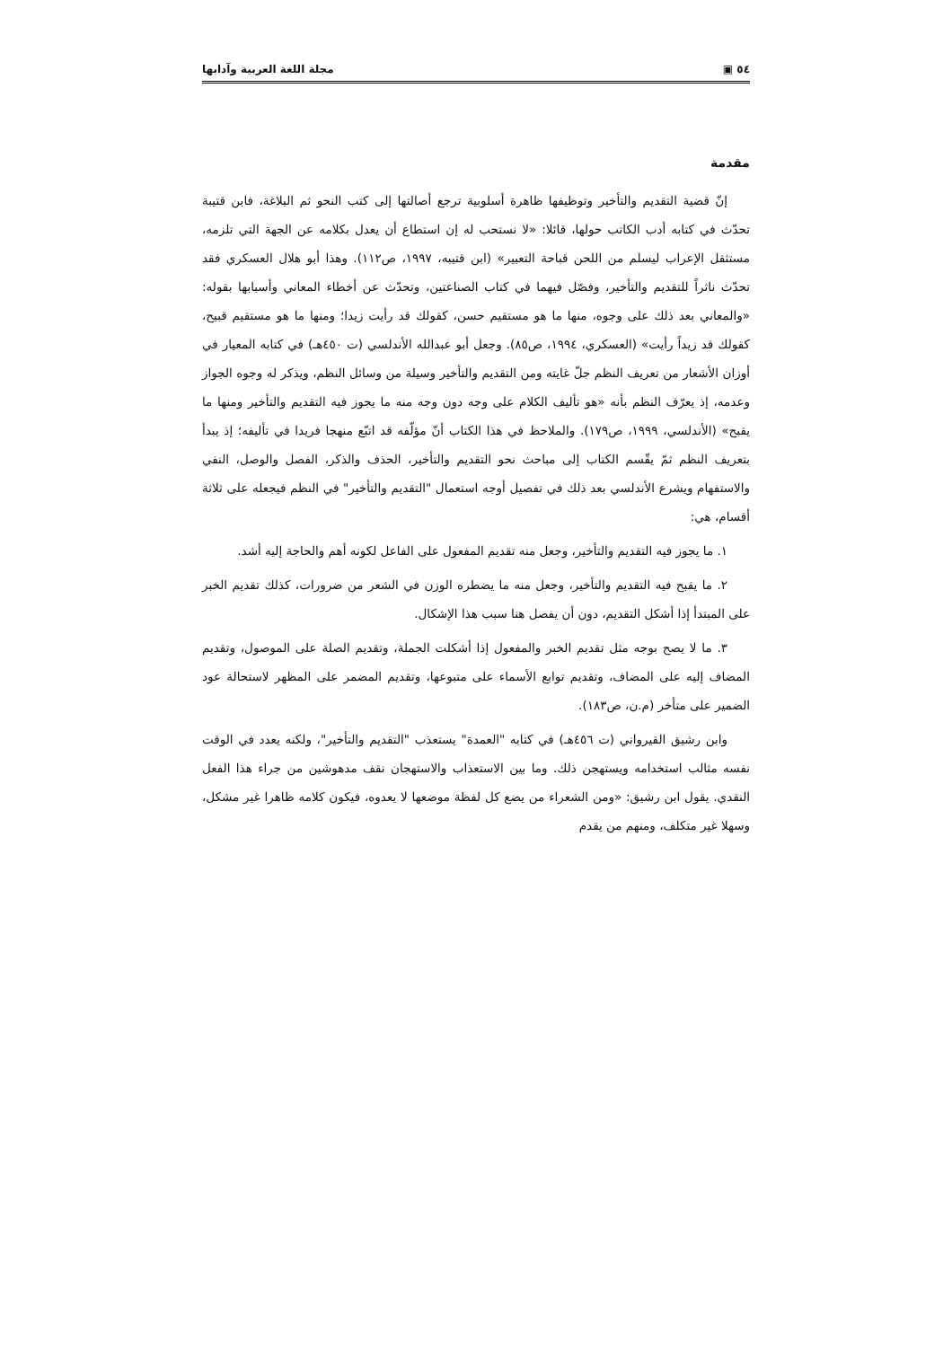٥٤ ▣ مجلة اللغة العربية وآدابها
مقدمة
إنّ قضية التقديم والتأخير وتوظيفها ظاهرة أسلوبية ترجع أصالتها إلى كتب النحو ثم البلاغة، فابن قتيبة تحدّث في كتابه أدب الكاتب حولها، قائلا: «لا نستحب له إن استطاع أن يعدل بكلامه عن الجهة التي تلزمه، مستثقل الإعراب ليسلم من اللحن قباحة التعبير» (ابن قتيبه، ١٩٩٧، ص١١٢). وهذا أبو هلال العسكري فقد تحدّث ناثراً للتقديم والتأخير، وفصّل فيهما في كتاب الصناعتين، وتحدّث عن أخطاء المعاني وأسبابها بقوله: «والمعاني بعد ذلك على وجوه، منها ما هو مستقيم حسن، كقولك قد رأيت زيدا؛ ومنها ما هو مستقيم قبيح، كقولك قد زيداً رأيت» (العسكري، ١٩٩٤، ص٨٥). وجعل أبو عبدالله الأندلسي (ت ٤٥٠هـ) في كتابه المعيار في أوزان الأشعار من تعريف النظم جلّ غايته ومن التقديم والتأخير وسيلة من وسائل النظم، ويذكر له وجوه الجواز وعدمه، إذ يعرّف النظم بأنه «هو تأليف الكلام على وجه دون وجه منه ما يجوز فيه التقديم والتأخير ومنها ما يقبح» (الأندلسي، ١٩٩٩، ص١٧٩). والملاحظ في هذا الكتاب أنّ مؤلّفه قد اتبّع منهجا فريدا في تأليفه؛ إذ يبدأ بتعريف النظم ثمّ يقّسم الكتاب إلى مباحث نحو التقديم والتأخير، الحذف والذكر، الفصل والوصل، النفي والاستفهام ويشرع الأندلسي بعد ذلك في تفصيل أوجه استعمال "التقديم والتأخير" في النظم فيجعله على ثلاثة أقسام، هي:
١. ما يجوز فيه التقديم والتأخير، وجعل منه تقديم المفعول على الفاعل لكونه أهم والحاجة إليه أشد.
٢. ما يقبح فيه التقديم والتأخير، وجعل منه ما يضطره الوزن في الشعر من ضرورات، كذلك تقديم الخبر على المبتدأ إذا أشكل التقديم، دون أن يفصل هنا سبب هذا الإشكال.
٣. ما لا يصح بوجه مثل تقديم الخبر والمفعول إذا أشكلت الجملة، وتقديم الصلة على الموصول، وتقديم المضاف إليه على المضاف، وتقديم توابع الأسماء على متبوعها، وتقديم المضمر على المظهر لاستحالة عود الضمير على متأخر (م.ن، ص١٨٣).
وابن رشيق القيرواني (ت ٤٥٦هـ) في كتابه "العمدة" يستعذب "التقديم والتأخير"، ولكنه يعدد في الوقت نفسه مثالب استخدامه ويستهجن ذلك. وما بين الاستعذاب والاستهجان نقف مدهوشين من جراء هذا الفعل النقدي. يقول ابن رشيق: «ومن الشعراء من يضع كل لفظة موضعها لا يعدوه، فيكون كلامه ظاهرا غير مشكل، وسهلا غير متكلف، ومنهم من يقدم